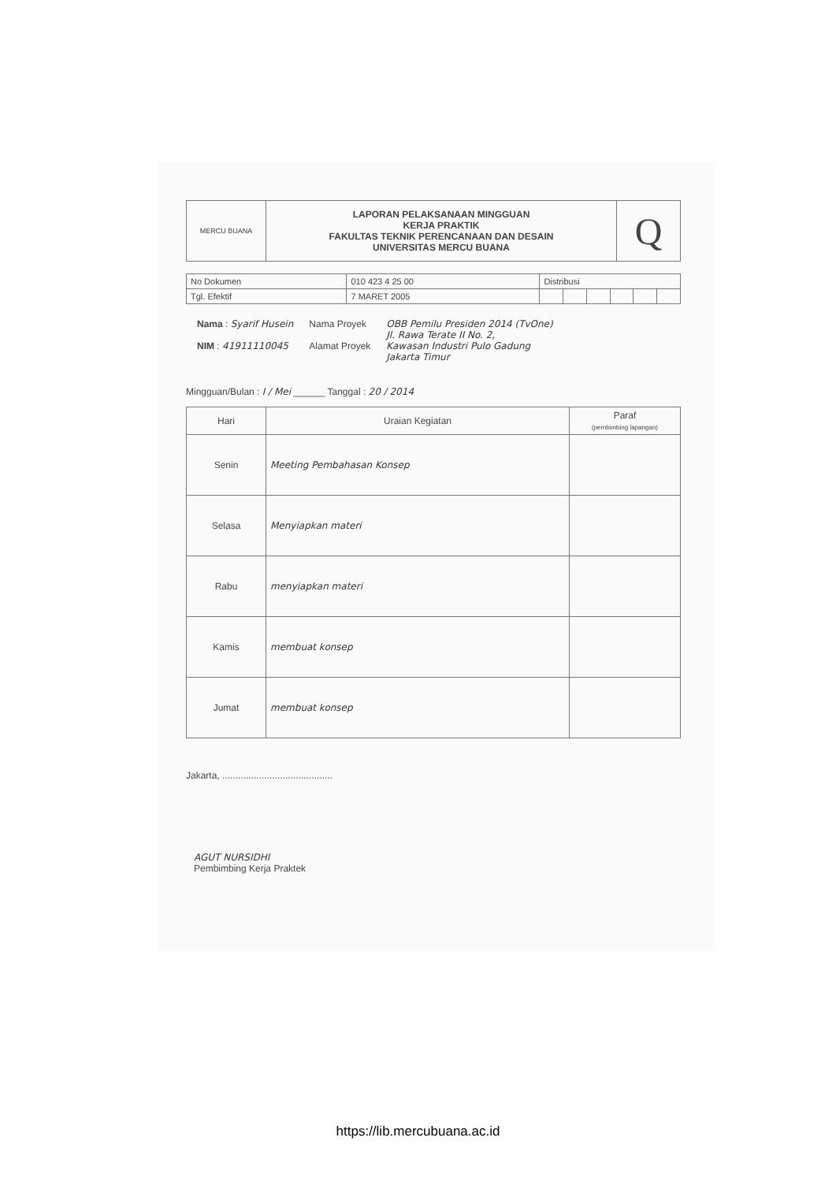| MERCU BUANA | LAPORAN PELAKSANAAN MINGGUAN KERJA PRAKTIK FAKULTAS TEKNIK PERENCANAAN DAN DESAIN UNIVERSITAS MERCU BUANA | Q |
| No Dokumen | 010 423 4 25 00 | Distribusi | | | | | |
| Tgl. Efektif | 7 MARET 2005 | | | | | | |
Nama : Syarif Husein
NIM : 41911110045
Nama Proyek
Alamat Proyek
OBB Pemilu Presiden 2014 (TvOne)
Jl. Rawa Terate II No. 2,
Kawasan Industri Pulo Gadung
Jakarta Timur
Mingguan/Bulan : I / Mei ______ Tanggal : 20 / 2014
| Hari | Uraian Kegiatan | Paraf (pembimbing lapangan) |
| --- | --- | --- |
| Senin | Meeting Pembahasan Konsep | |
| Selasa | Menyiapkan materi | |
| Rabu | menyiapkan materi | |
| Kamis | membuat konsep | |
| Jumat | membuat konsep | |
Jakarta, ..........................................
AGUT NURSIDHI
Pembimbing Kerja Praktek
https://lib.mercubuana.ac.id